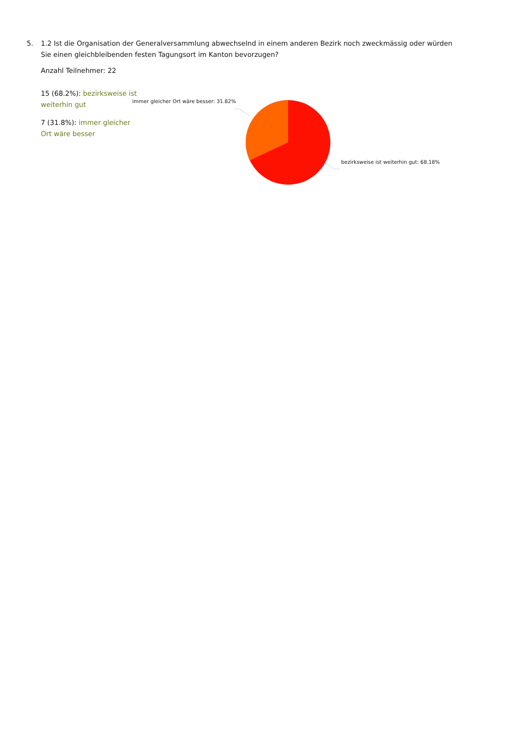5.
1.2 Ist die Organisation der Generalversammlung abwechselnd in einem anderen Bezirk noch zweckmässig oder würden Sie einen gleichbleibenden festen Tagungsort im Kanton bevorzugen?
Anzahl Teilnehmer: 22
15 (68.2%): bezirksweise ist weiterhin gut
7 (31.8%): immer gleicher Ort wäre besser
immer gleicher Ort wäre besser: 31.82%
bezirksweise ist weiterhin gut: 68.18%